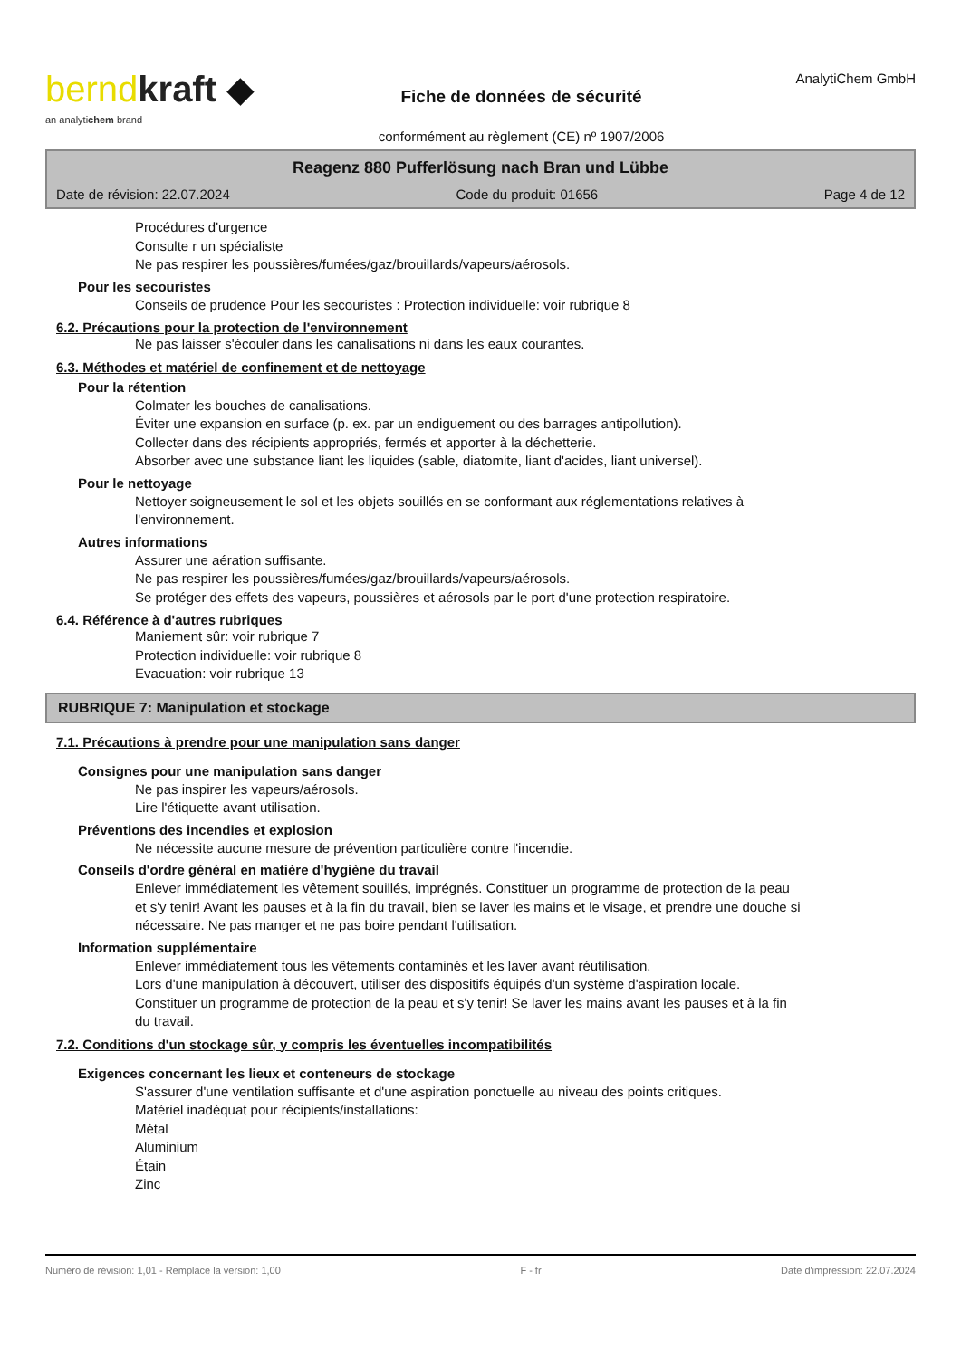bernd kraft ◆
an analytichem brand
Fiche de données de sécurité
conformément au règlement (CE) nº 1907/2006
AnalytiChem GmbH
Reagenz 880 Pufferlösung nach Bran und Lübbe
Date de révision: 22.07.2024 Code du produit: 01656 Page 4 de 12
Procédures d'urgence
Consulte r un spécialiste
Ne pas respirer les poussières/fumées/gaz/brouillards/vapeurs/aérosols.
Pour les secouristes
Conseils de prudence Pour les secouristes : Protection individuelle: voir rubrique 8
6.2. Précautions pour la protection de l'environnement
Ne pas laisser s'écouler dans les canalisations ni dans les eaux courantes.
6.3. Méthodes et matériel de confinement et de nettoyage
Pour la rétention
Colmater les bouches de canalisations.
Éviter une expansion en surface (p. ex. par un endiguement ou des barrages antipollution).
Collecter dans des récipients appropriés, fermés et apporter à la déchetterie.
Absorber avec une substance liant les liquides (sable, diatomite, liant d'acides, liant universel).
Pour le nettoyage
Nettoyer soigneusement le sol et les objets souillés en se conformant aux réglementations relatives à
l'environnement.
Autres informations
Assurer une aération suffisante.
Ne pas respirer les poussières/fumées/gaz/brouillards/vapeurs/aérosols.
Se protéger des effets des vapeurs, poussières et aérosols par le port d'une protection respiratoire.
6.4. Référence à d'autres rubriques
Maniement sûr: voir rubrique 7
Protection individuelle: voir rubrique 8
Evacuation: voir rubrique 13
RUBRIQUE 7: Manipulation et stockage
7.1. Précautions à prendre pour une manipulation sans danger
Consignes pour une manipulation sans danger
Ne pas inspirer les vapeurs/aérosols.
Lire l'étiquette avant utilisation.
Préventions des incendies et explosion
Ne nécessite aucune mesure de prévention particulière contre l'incendie.
Conseils d'ordre général en matière d'hygiène du travail
Enlever immédiatement les vêtement souillés, imprégnés. Constituer un programme de protection de la peau
et s'y tenir! Avant les pauses et à la fin du travail, bien se laver les mains et le visage, et prendre une douche si
nécessaire. Ne pas manger et ne pas boire pendant l'utilisation.
Information supplémentaire
Enlever immédiatement tous les vêtements contaminés et les laver avant réutilisation.
Lors d'une manipulation à découvert, utiliser des dispositifs équipés d'un système d'aspiration locale.
Constituer un programme de protection de la peau et s'y tenir! Se laver les mains avant les pauses et à la fin
du travail.
7.2. Conditions d'un stockage sûr, y compris les éventuelles incompatibilités
Exigences concernant les lieux et conteneurs de stockage
S'assurer d'une ventilation suffisante et d'une aspiration ponctuelle au niveau des points critiques.
Matériel inadéquat pour récipients/installations:
Métal
Aluminium
Étain
Zinc
Numéro de révision: 1,01 - Remplace la version: 1,00 F - fr Date d'impression: 22.07.2024